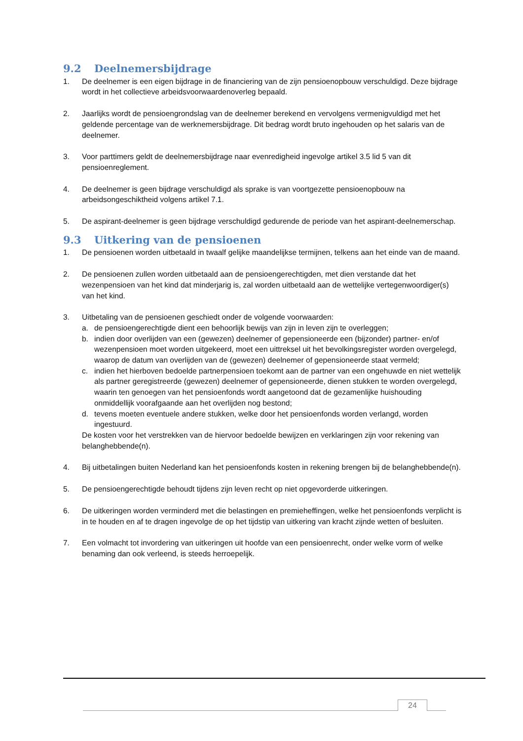9.2 Deelnemersbijdrage
1. De deelnemer is een eigen bijdrage in de financiering van de zijn pensioenopbouw verschuldigd. Deze bijdrage wordt in het collectieve arbeidsvoorwaardenoverleg bepaald.
2. Jaarlijks wordt de pensioengrondslag van de deelnemer berekend en vervolgens vermenigvuldigd met het geldende percentage van de werknemersbijdrage. Dit bedrag wordt bruto ingehouden op het salaris van de deelnemer.
3. Voor parttimers geldt de deelnemersbijdrage naar evenredigheid ingevolge artikel 3.5 lid 5 van dit pensioenreglement.
4. De deelnemer is geen bijdrage verschuldigd als sprake is van voortgezette pensioenopbouw na arbeidsongeschiktheid volgens artikel 7.1.
5. De aspirant-deelnemer is geen bijdrage verschuldigd gedurende de periode van het aspirant-deelnemerschap.
9.3 Uitkering van de pensioenen
1. De pensioenen worden uitbetaald in twaalf gelijke maandelijkse termijnen, telkens aan het einde van de maand.
2. De pensioenen zullen worden uitbetaald aan de pensioengerechtigden, met dien verstande dat het wezenpensioen van het kind dat minderjarig is, zal worden uitbetaald aan de wettelijke vertegenwoordiger(s) van het kind.
3. Uitbetaling van de pensioenen geschiedt onder de volgende voorwaarden:
a. de pensioengerechtigde dient een behoorlijk bewijs van zijn in leven zijn te overleggen;
b. indien door overlijden van een (gewezen) deelnemer of gepensioneerde een (bijzonder) partner- en/of wezenpensioen moet worden uitgekeerd, moet een uittreksel uit het bevolkingsregister worden overgelegd, waarop de datum van overlijden van de (gewezen) deelnemer of gepensioneerde staat vermeld;
c. indien het hierboven bedoelde partnerpensioen toekomt aan de partner van een ongehuwde en niet wettelijk als partner geregistreerde (gewezen) deelnemer of gepensioneerde, dienen stukken te worden overgelegd, waarin ten genoegen van het pensioenfonds wordt aangetoond dat de gezamenlijke huishouding onmiddellijk voorafgaande aan het overlijden nog bestond;
d. tevens moeten eventuele andere stukken, welke door het pensioenfonds worden verlangd, worden ingestuurd.
De kosten voor het verstrekken van de hiervoor bedoelde bewijzen en verklaringen zijn voor rekening van belanghebbende(n).
4. Bij uitbetalingen buiten Nederland kan het pensioenfonds kosten in rekening brengen bij de belanghebbende(n).
5. De pensioengerechtigde behoudt tijdens zijn leven recht op niet opgevorderde uitkeringen.
6. De uitkeringen worden verminderd met die belastingen en premieheffingen, welke het pensioenfonds verplicht is in te houden en af te dragen ingevolge de op het tijdstip van uitkering van kracht zijnde wetten of besluiten.
7. Een volmacht tot invordering van uitkeringen uit hoofde van een pensioenrecht, onder welke vorm of welke benaming dan ook verleend, is steeds herroepelijk.
24